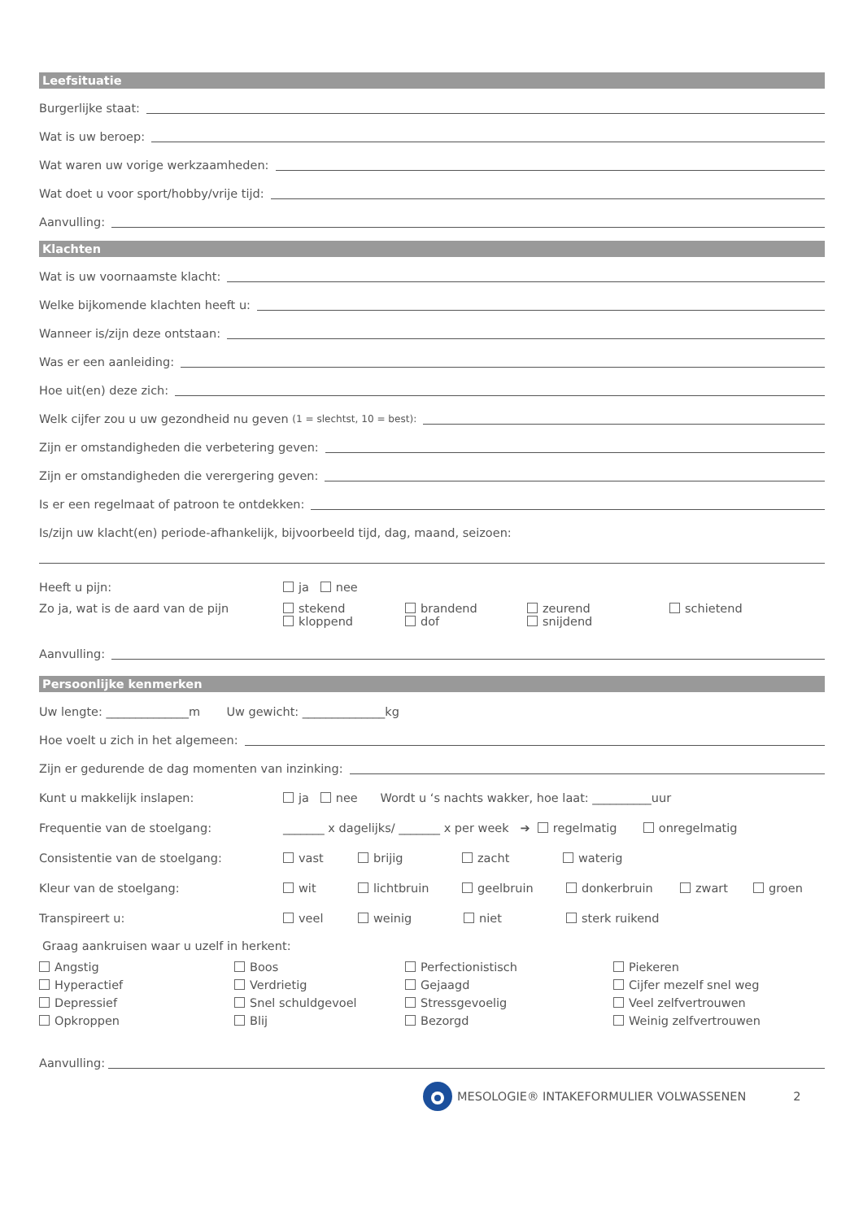Leefsituatie
Burgerlijke staat:
Wat is uw beroep:
Wat waren uw vorige werkzaamheden:
Wat doet u voor sport/hobby/vrije tijd:
Aanvulling:
Klachten
Wat is uw voornaamste klacht:
Welke bijkomende klachten heeft u:
Wanneer is/zijn deze ontstaan:
Was er een aanleiding:
Hoe uit(en) deze zich:
Welk cijfer zou u uw gezondheid nu geven (1 = slechtst, 10 = best):
Zijn er omstandigheden die verbetering geven:
Zijn er omstandigheden die verergering geven:
Is er een regelmaat of patroon te ontdekken:
Is/zijn uw klacht(en) periode-afhankelijk, bijvoorbeeld tijd, dag, maand, seizoen:
Heeft u pijn: ja nee
Zo ja, wat is de aard van de pijn stekend brandend zeurend schietend
kloppend dof snijdend
Aanvulling:
Persoonlijke kenmerken
Uw lengte: ______________m Uw gewicht: ______________kg
Hoe voelt u zich in het algemeen:
Zijn er gedurende de dag momenten van inzinking:
Kunt u makkelijk inslapen: ja nee Wordt u ‘s nachts wakker, hoe laat: __________uur
Frequentie van de stoelgang: _______ x dagelijks/ _______ x per week ➔ regelmatig onregelmatig
Consistentie van de stoelgang: vast brijig zacht waterig
Kleur van de stoelgang: wit lichtbruin geelbruin donkerbruin zwart groen
Transpireert u: veel weinig niet sterk ruikend
Graag aankruisen waar u uzelf in herkent:
Angstig
Boos
Perfectionistisch
Piekeren
Hyperactief
Verdrietig
Gejaagd
Cijfer mezelf snel weg
Depressief
Snel schuldgevoel
Stressgevoelig
Veel zelfvertrouwen
Opkroppen
Blij
Bezorgd
Weinig zelfvertrouwen
Aanvulling:
MESOLOGIE® INTAKEFORMULIER VOLWASSENEN 2